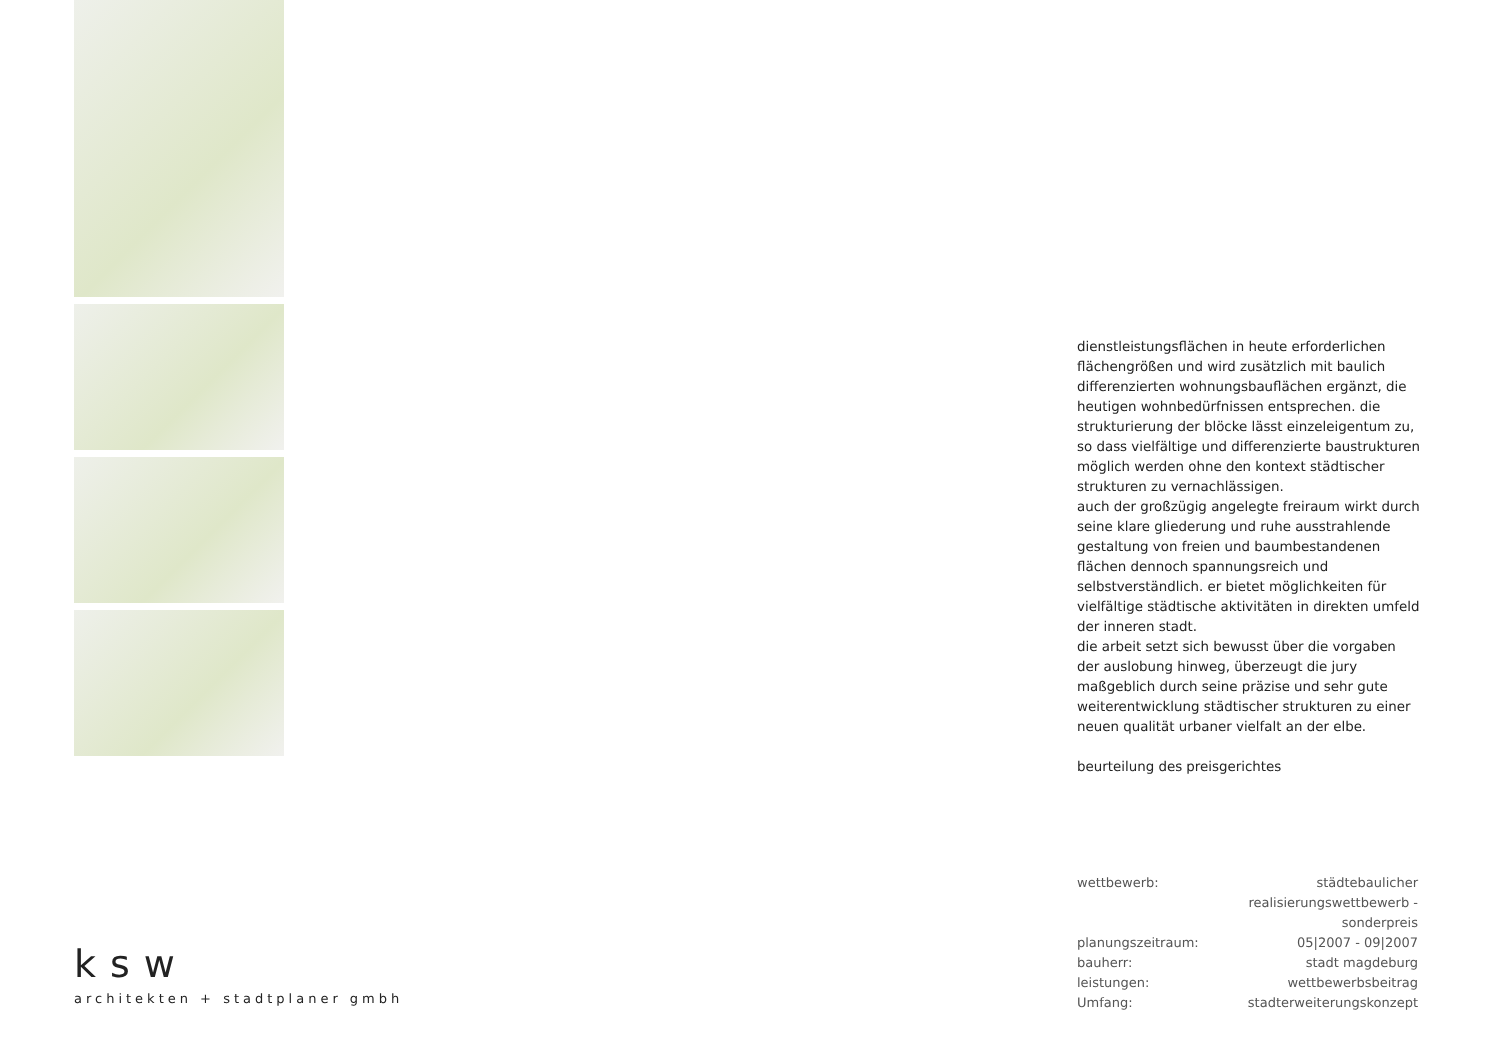dienstleistungsflächen in heute erforderlichen flächengrößen und wird zusätzlich mit baulich differenzierten wohnungsbauflächen ergänzt, die heutigen wohnbedürfnissen entsprechen. die strukturierung der blöcke lässt einzeleigentum zu, so dass vielfältige und differenzierte baustrukturen möglich werden ohne den kontext städtischer strukturen zu vernachlässigen.
auch der großzügig angelegte freiraum wirkt durch seine klare gliederung und ruhe ausstrahlende gestaltung von freien und baumbestandenen flächen dennoch spannungsreich und selbstverständlich. er bietet möglichkeiten für vielfältige städtische aktivitäten in direkten umfeld der inneren stadt.
die arbeit setzt sich bewusst über die vorgaben der auslobung hinweg, überzeugt die jury maßgeblich durch seine präzise und sehr gute weiterentwicklung städtischer strukturen zu einer neuen qualität urbaner vielfalt an der elbe.
beurteilung des preisgerichtes
| wettbewerb: | städtebaulicher realisierungswettbewerb - sonderpreis |
| planungszeitraum: | 05/2007 - 09/2007 |
| bauherr: | stadt magdeburg |
| leistungen: | wettbewerbsbeitrag |
| Umfang: | stadterweiterungskonzept |
ksw
architekten + stadtplaner gmbh